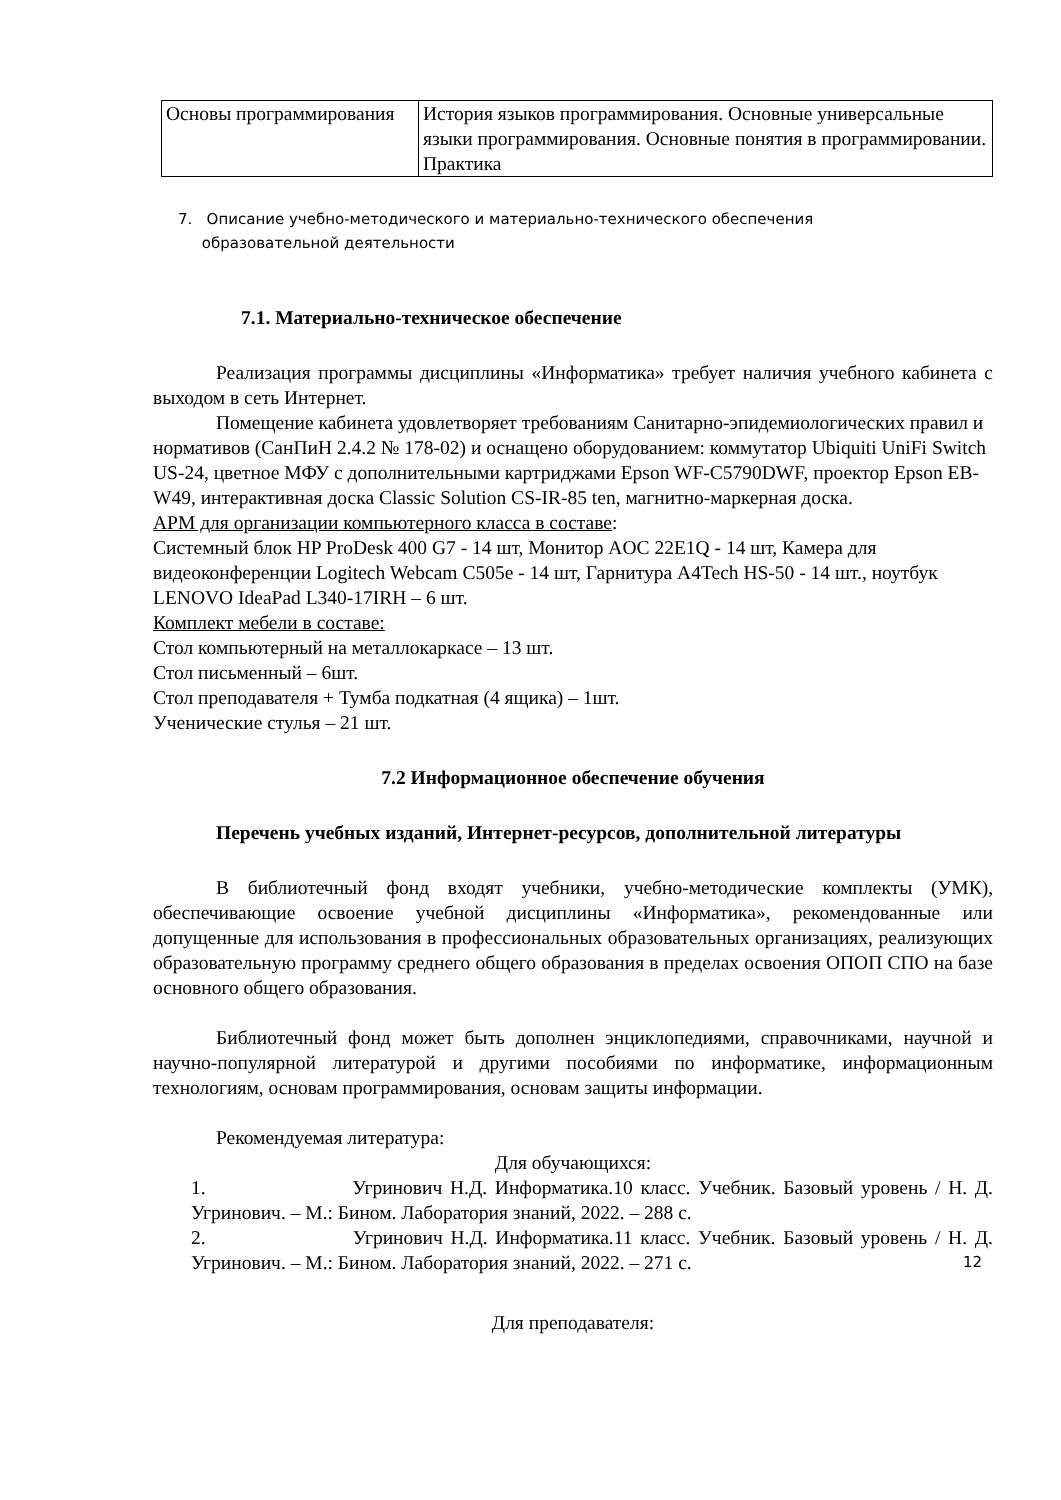| Основы программирования | История языков программирования. Основные универсальные языки программирования. Основные понятия в программировании. Практика |
7. Описание учебно-методического и материально-технического обеспечения
образовательной деятельности
7.1. Материально-техническое обеспечение
Реализация программы дисциплины «Информатика» требует наличия учебного кабинета с выходом в сеть Интернет.
Помещение кабинета удовлетворяет требованиям Санитарно-эпидемиологических правил и нормативов (СанПиН 2.4.2 № 178-02) и оснащено оборудованием: коммутатор Ubiquiti UniFi Switch US-24, цветное МФУ с дополнительными картриджами Epson WF-C5790DWF, проектор Epson EB-W49, интерактивная доска Classic Solution CS-IR-85 ten, магнитно-маркерная доска.
АРМ для организации компьютерного класса в составе:
Системный блок HP ProDesk 400 G7 - 14 шт, Монитор AOC 22E1Q - 14 шт, Камера для видеоконференции Logitech Webcam C505e - 14 шт, Гарнитура A4Tech HS-50 - 14 шт., ноутбук LENOVO IdeaPad L340-17IRH – 6 шт.
Комплект мебели в составе:
Стол компьютерный на металлокаркасе – 13 шт.
Стол письменный – 6шт.
Стол преподавателя + Тумба подкатная (4 ящика) – 1шт.
Ученические стулья – 21 шт.
7.2 Информационное обеспечение обучения
Перечень учебных изданий, Интернет-ресурсов, дополнительной литературы
В библиотечный фонд входят учебники, учебно-методические комплекты (УМК), обеспечивающие освоение учебной дисциплины «Информатика», рекомендованные или допущенные для использования в профессиональных образовательных организациях, реализующих образовательную программу среднего общего образования в пределах освоения ОПОП СПО на базе основного общего образования.
Библиотечный фонд может быть дополнен энциклопедиями, справочниками, научной и научно-популярной литературой и другими пособиями по информатике, информационным технологиям, основам программирования, основам защиты информации.
Рекомендуемая литература:
Для обучающихся:
1. Угринович Н.Д. Информатика.10 класс. Учебник. Базовый уровень / Н. Д. Угринович. – М.: Бином. Лаборатория знаний, 2022. – 288 с.
2. Угринович Н.Д. Информатика.11 класс. Учебник. Базовый уровень / Н. Д. Угринович. – М.: Бином. Лаборатория знаний, 2022. – 271 с.
Для преподавателя:
12